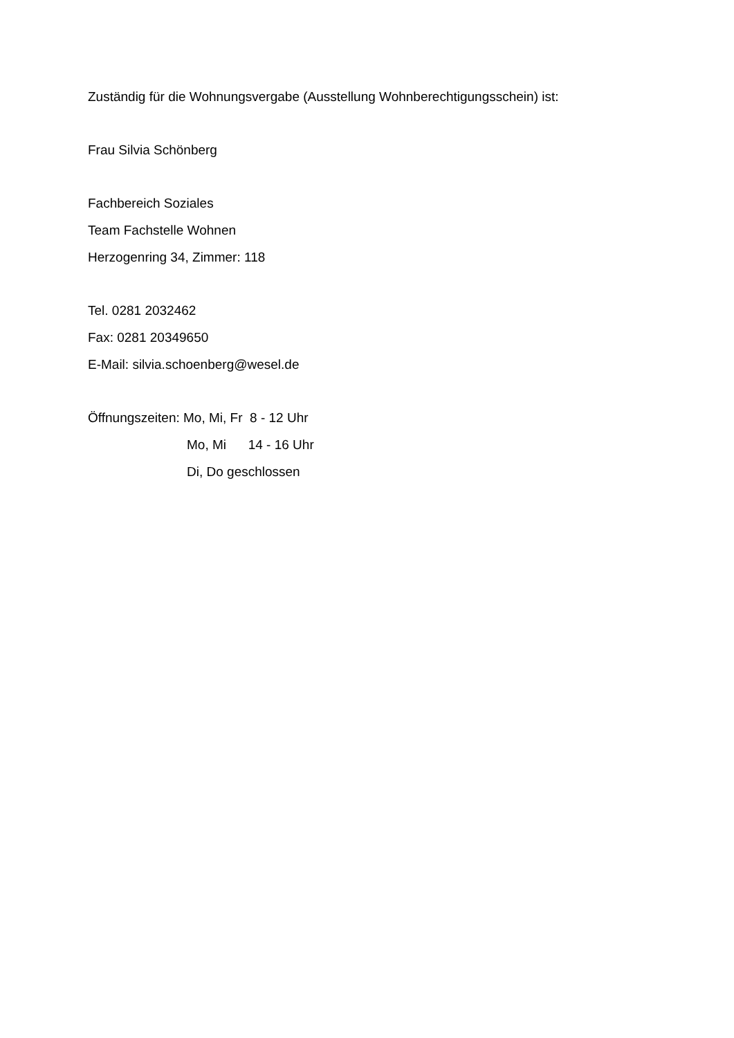Zuständig für die Wohnungsvergabe (Ausstellung Wohnberechtigungsschein) ist:
Frau Silvia Schönberg
Fachbereich Soziales
Team Fachstelle Wohnen
Herzogenring 34, Zimmer: 118
Tel. 0281 2032462
Fax: 0281 20349650
E-Mail: silvia.schoenberg@wesel.de
Öffnungszeiten: Mo, Mi, Fr 8 - 12 Uhr
Mo, Mi 14 - 16 Uhr
Di, Do geschlossen